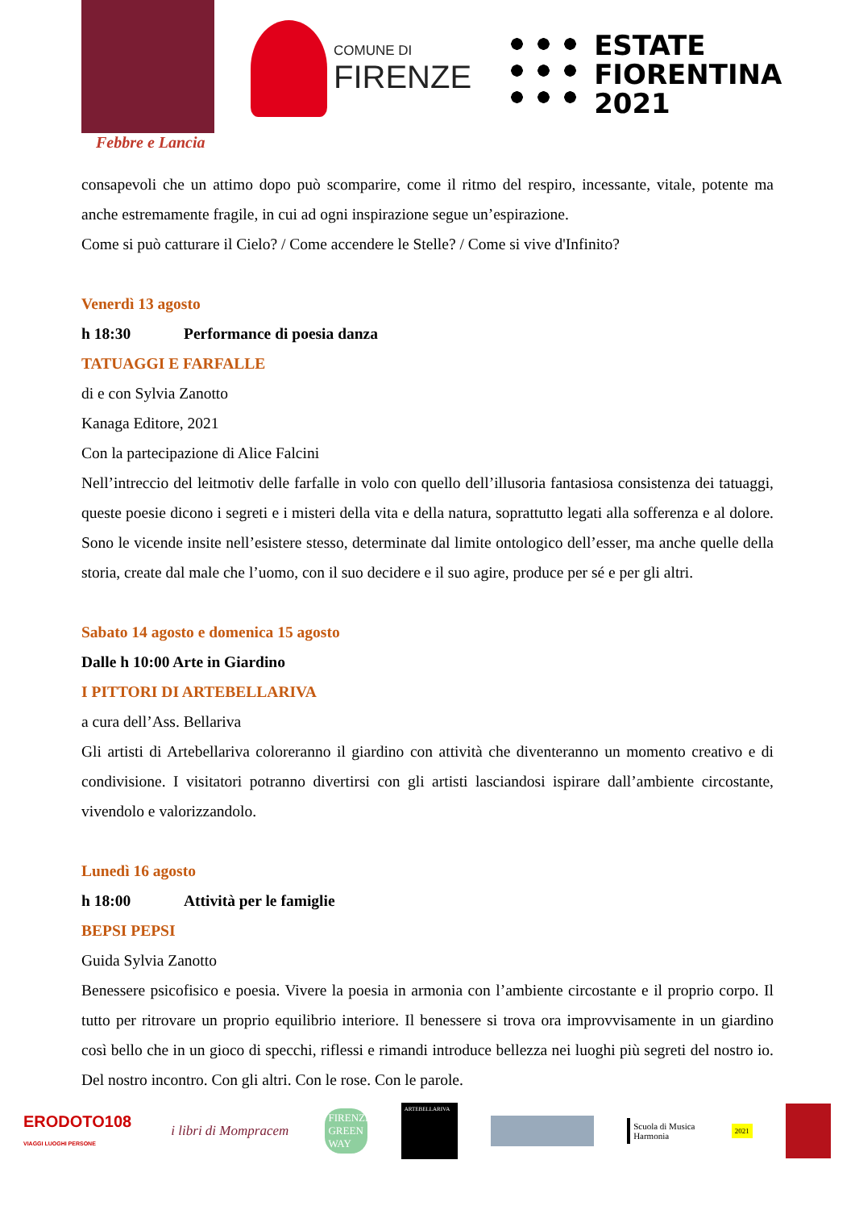Febbre e Lancia
COMUNE DI
FIRENZE
ESTATE
FIORENTINA
2021
consapevoli che un attimo dopo può scomparire, come il ritmo del respiro, incessante, vitale, potente ma anche estremamente fragile, in cui ad ogni inspirazione segue un’espirazione.
Come si può catturare il Cielo? / Come accendere le Stelle? / Come si vive d'Infinito?
Venerdì 13 agosto
h 18:30 Performance di poesia danza
TATUAGGI E FARFALLE
di e con Sylvia Zanotto
Kanaga Editore, 2021
Con la partecipazione di Alice Falcini
Nell’intreccio del leitmotiv delle farfalle in volo con quello dell’illusoria fantasiosa consistenza dei tatuaggi, queste poesie dicono i segreti e i misteri della vita e della natura, soprattutto legati alla sofferenza e al dolore. Sono le vicende insite nell’esistere stesso, determinate dal limite ontologico dell’esser, ma anche quelle della storia, create dal male che l’uomo, con il suo decidere e il suo agire, produce per sé e per gli altri.
Sabato 14 agosto e domenica 15 agosto
Dalle h 10:00 Arte in Giardino
I PITTORI DI ARTEBELLARIVA
a cura dell’Ass. Bellariva
Gli artisti di Artebellariva coloreranno il giardino con attività che diventeranno un momento creativo e di condivisione. I visitatori potranno divertirsi con gli artisti lasciandosi ispirare dall’ambiente circostante, vivendolo e valorizzandolo.
Lunedì 16 agosto
h 18:00 Attività per le famiglie
BEPSI PEPSI
Guida Sylvia Zanotto
Benessere psicofisico e poesia. Vivere la poesia in armonia con l’ambiente circostante e il proprio corpo. Il tutto per ritrovare un proprio equilibrio interiore. Il benessere si trova ora improvvisamente in un giardino così bello che in un gioco di specchi, riflessi e rimandi introduce bellezza nei luoghi più segreti del nostro io. Del nostro incontro. Con gli altri. Con le rose. Con le parole.
ERODOTO108
VIAGGI LUOGHI PERSONE
i libri di Mompracem
FIRENZE GREEN WAY
ARTEBELLARIVA
Scuola di Musica
Harmonia
2021